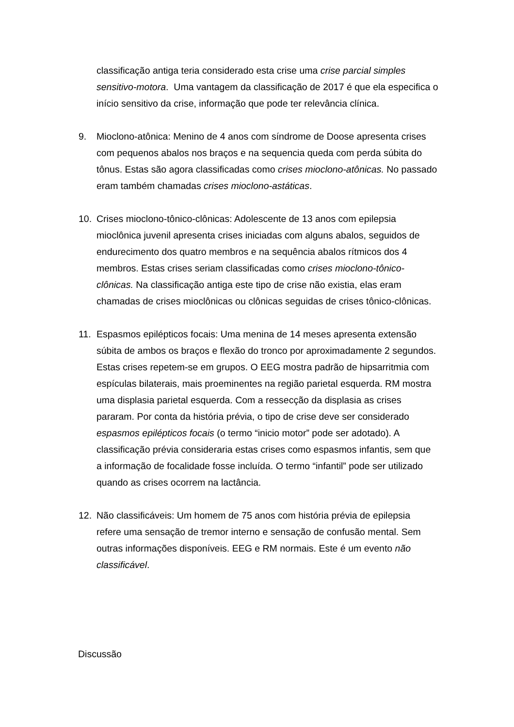classificação antiga teria considerado esta crise uma crise parcial simples sensitivo-motora. Uma vantagem da classificação de 2017 é que ela especifica o início sensitivo da crise, informação que pode ter relevância clínica.
9. Mioclono-atônica: Menino de 4 anos com síndrome de Doose apresenta crises com pequenos abalos nos braços e na sequencia queda com perda súbita do tônus. Estas são agora classificadas como crises mioclono-atônicas. No passado eram também chamadas crises mioclono-astáticas.
10. Crises mioclono-tônico-clônicas: Adolescente de 13 anos com epilepsia mioclônica juvenil apresenta crises iniciadas com alguns abalos, seguidos de endurecimento dos quatro membros e na sequência abalos rítmicos dos 4 membros. Estas crises seriam classificadas como crises mioclono-tônico-clônicas. Na classificação antiga este tipo de crise não existia, elas eram chamadas de crises mioclônicas ou clônicas seguidas de crises tônico-clônicas.
11. Espasmos epilépticos focais: Uma menina de 14 meses apresenta extensão súbita de ambos os braços e flexão do tronco por aproximadamente 2 segundos. Estas crises repetem-se em grupos. O EEG mostra padrão de hipsarritmia com espículas bilaterais, mais proeminentes na região parietal esquerda. RM mostra uma displasia parietal esquerda. Com a ressecção da displasia as crises pararam. Por conta da história prévia, o tipo de crise deve ser considerado espasmos epilépticos focais (o termo “inicio motor” pode ser adotado). A classificação prévia consideraria estas crises como espasmos infantis, sem que a informação de focalidade fosse incluída. O termo “infantil” pode ser utilizado quando as crises ocorrem na lactância.
12. Não classificáveis: Um homem de 75 anos com história prévia de epilepsia refere uma sensação de tremor interno e sensação de confusão mental. Sem outras informações disponíveis. EEG e RM normais. Este é um evento não classificável.
Discussão